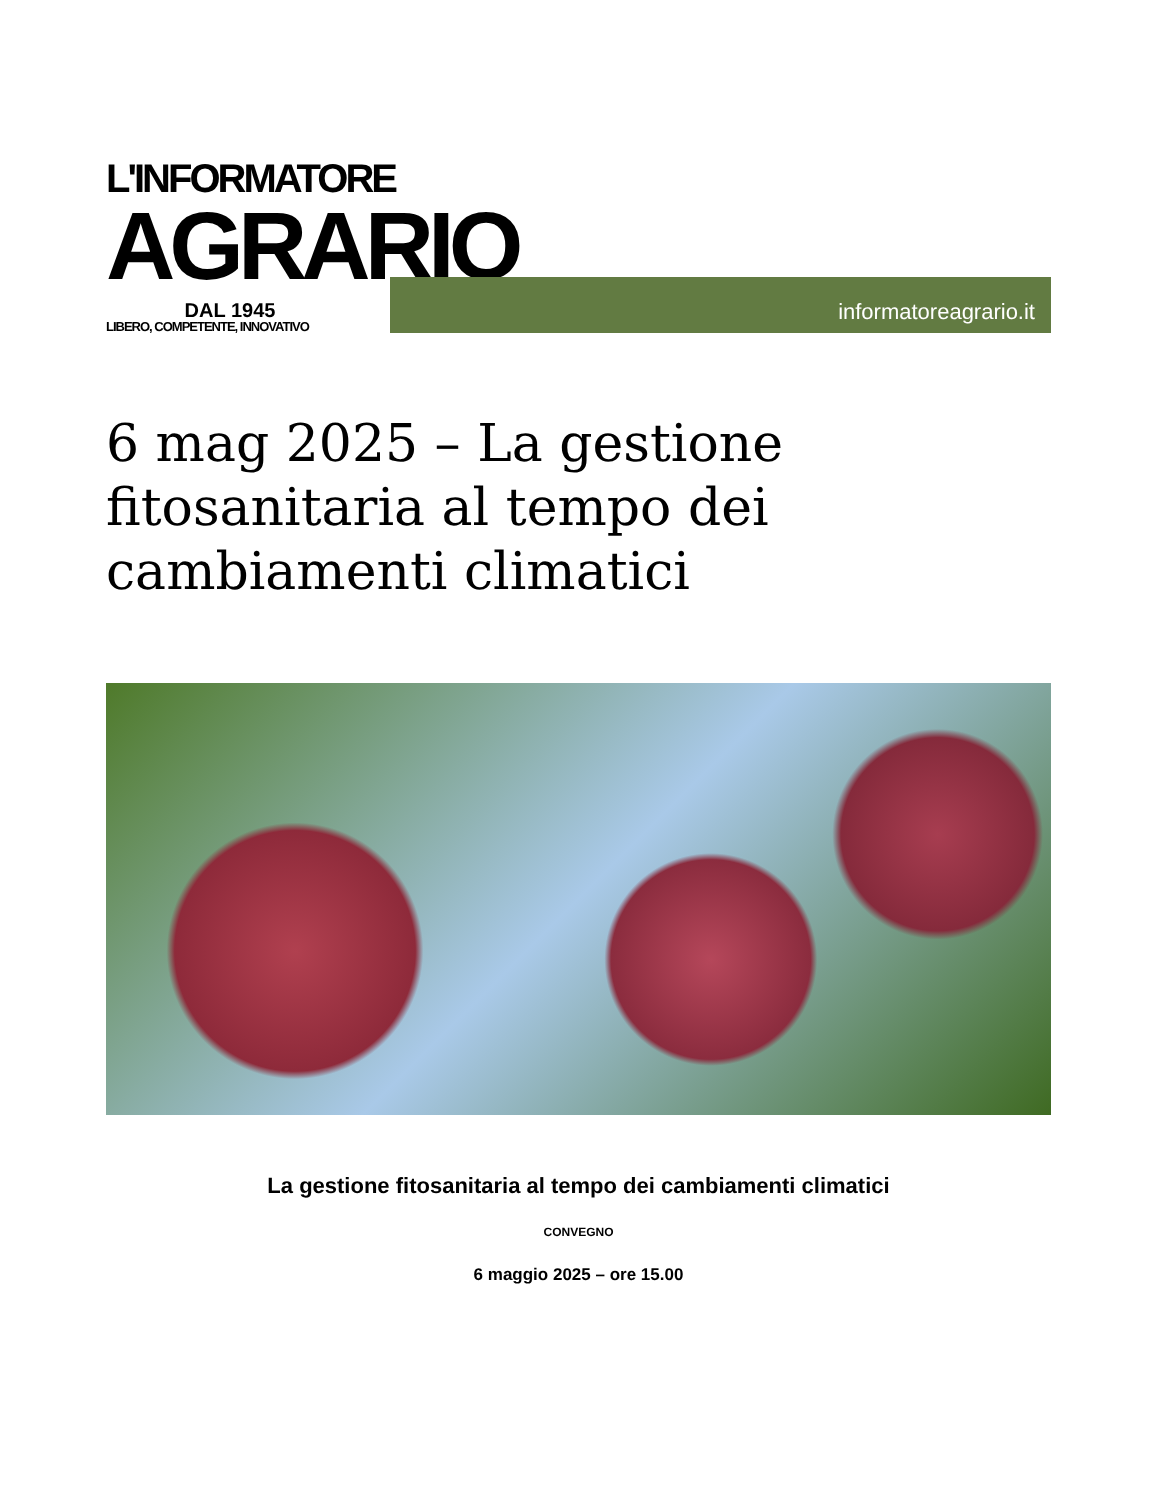L'INFORMATORE
AGRARIO
DAL 1945
LIBERO, COMPETENTE, INNOVATIVO
informatoreagrario.it
6 mag 2025 – La gestione fitosanitaria al tempo dei cambiamenti climatici
La gestione fitosanitaria al tempo dei cambiamenti climatici
CONVEGNO
6 maggio 2025 – ore 15.00